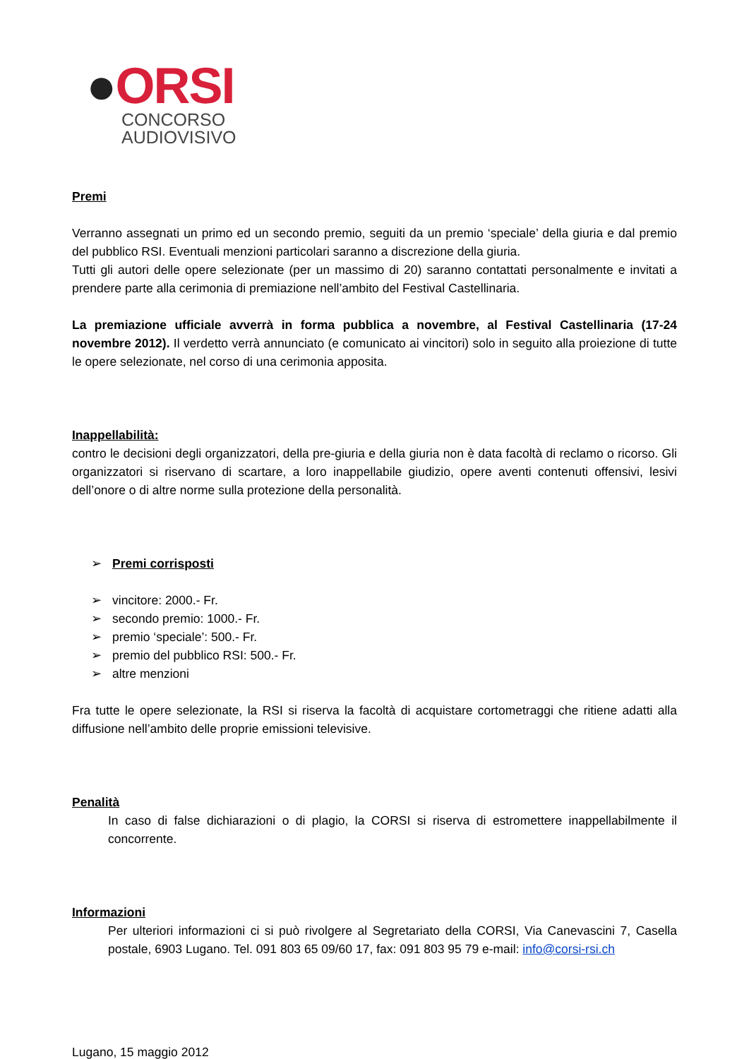●ORSI
CONCORSO
AUDIOVISIVO
Premi
Verranno assegnati un primo ed un secondo premio, seguiti da un premio ‘speciale’ della giuria e dal premio del pubblico RSI. Eventuali menzioni particolari saranno a discrezione della giuria.
Tutti gli autori delle opere selezionate (per un massimo di 20) saranno contattati personalmente e invitati a prendere parte alla cerimonia di premiazione nell’ambito del Festival Castellinaria.
La premiazione ufficiale avverrà in forma pubblica a novembre, al Festival Castellinaria (17-24 novembre 2012). Il verdetto verrà annunciato (e comunicato ai vincitori) solo in seguito alla proiezione di tutte le opere selezionate, nel corso di una cerimonia apposita.
Inappellabilità:
contro le decisioni degli organizzatori, della pre-giuria e della giuria non è data facoltà di reclamo o ricorso. Gli organizzatori si riservano di scartare, a loro inappellabile giudizio, opere aventi contenuti offensivi, lesivi dell’onore o di altre norme sulla protezione della personalità.
➢ Premi corrisposti
➢ vincitore: 2000.- Fr.
➢ secondo premio: 1000.- Fr.
➢ premio ‘speciale’: 500.- Fr.
➢ premio del pubblico RSI: 500.- Fr.
➢ altre menzioni
Fra tutte le opere selezionate, la RSI si riserva la facoltà di acquistare cortometraggi che ritiene adatti alla diffusione nell’ambito delle proprie emissioni televisive.
Penalità
In caso di false dichiarazioni o di plagio, la CORSI si riserva di estromettere inappellabilmente il concorrente.
Informazioni
Per ulteriori informazioni ci si può rivolgere al Segretariato della CORSI, Via Canevascini 7, Casella postale, 6903 Lugano. Tel. 091 803 65 09/60 17, fax: 091 803 95 79 e-mail: info@corsi-rsi.ch
Lugano, 15 maggio 2012